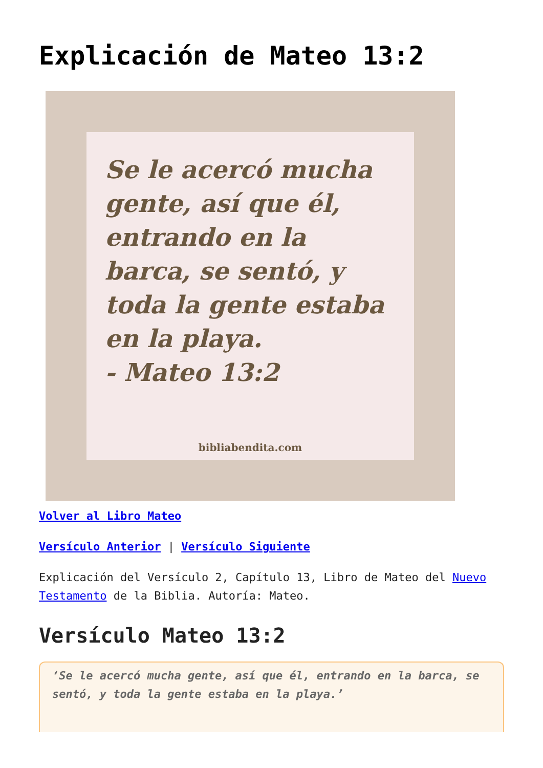Explicación de Mateo 13:2
Se le acercó mucha gente, así que él, entrando en la barca, se sentó, y toda la gente estaba en la playa.
- Mateo 13:2
bibliabendita.com
Volver al Libro Mateo
Versículo Anterior | Versículo Siguiente
Explicación del Versículo 2, Capítulo 13, Libro de Mateo del Nuevo Testamento de la Biblia. Autoría: Mateo.
Versículo Mateo 13:2
‘Se le acercó mucha gente, así que él, entrando en la barca, se sentó, y toda la gente estaba en la playa.’